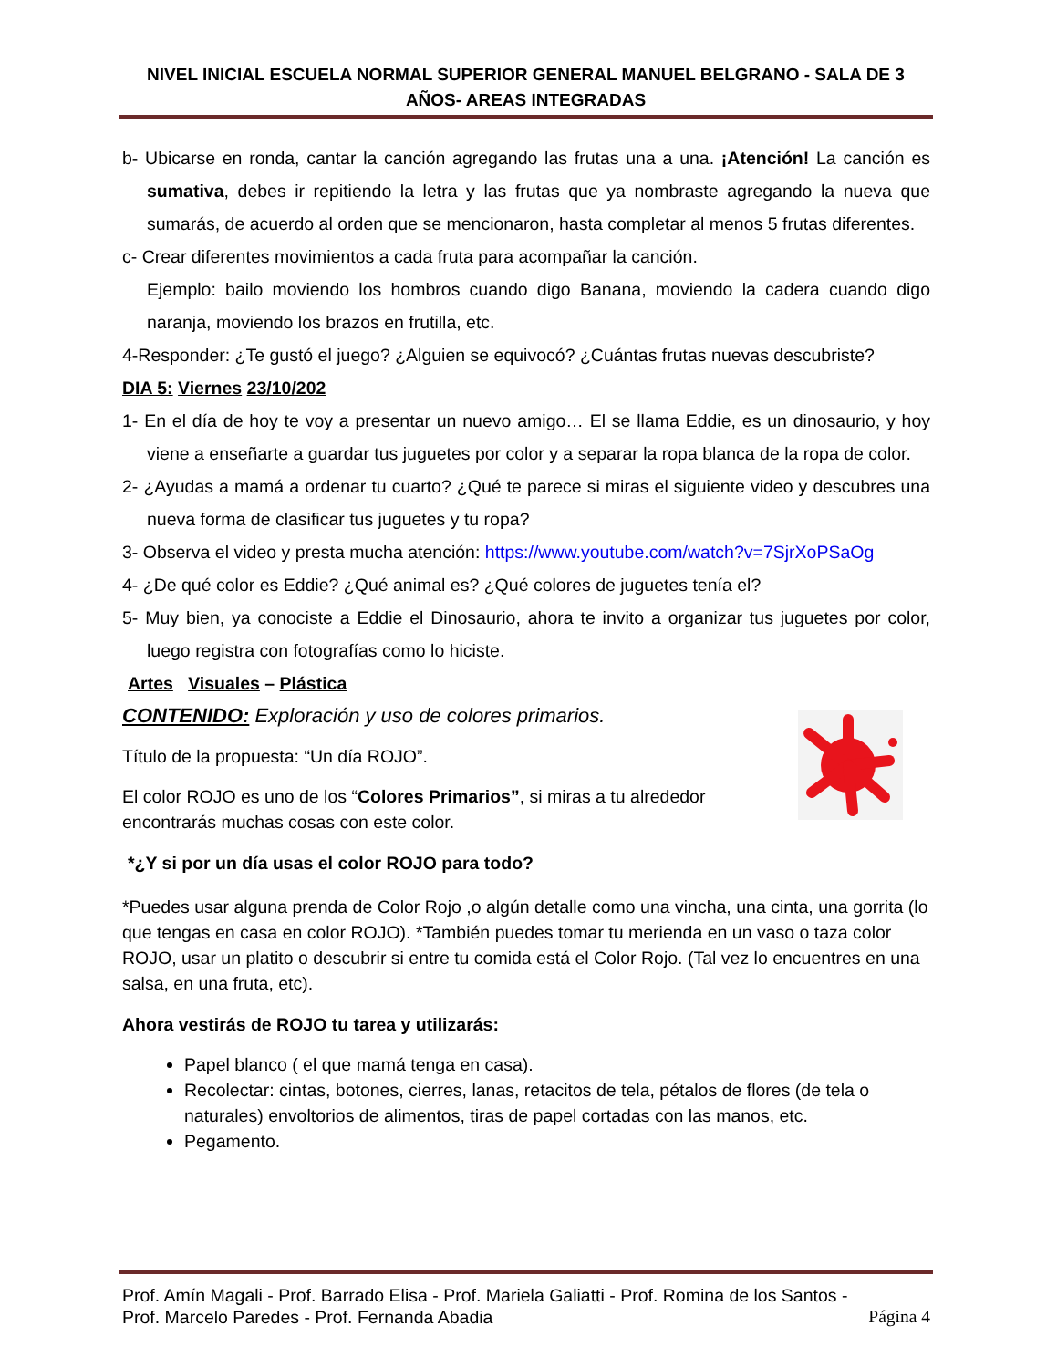NIVEL INICIAL ESCUELA NORMAL SUPERIOR GENERAL MANUEL BELGRANO - SALA DE 3 AÑOS- AREAS INTEGRADAS
b- Ubicarse en ronda, cantar la canción agregando las frutas una a una. ¡Atención! La canción es sumativa, debes ir repitiendo la letra y las frutas que ya nombraste agregando la nueva que sumarás, de acuerdo al orden que se mencionaron, hasta completar al menos 5 frutas diferentes.
c- Crear diferentes movimientos a cada fruta para acompañar la canción.
Ejemplo: bailo moviendo los hombros cuando digo Banana, moviendo la cadera cuando digo naranja, moviendo los brazos en frutilla, etc.
4-Responder: ¿Te gustó el juego? ¿Alguien se equivocó? ¿Cuántas frutas nuevas descubriste?
DIA 5: Viernes 23/10/202
1- En el día de hoy te voy a presentar un nuevo amigo… El se llama Eddie, es un dinosaurio, y hoy viene a enseñarte a guardar tus juguetes por color y a separar la ropa blanca de la ropa de color.
2- ¿Ayudas a mamá a ordenar tu cuarto? ¿Qué te parece si miras el siguiente video y descubres una nueva forma de clasificar tus juguetes y tu ropa?
3- Observa el video y presta mucha atención: https://www.youtube.com/watch?v=7SjrXoPSaOg
4- ¿De qué color es Eddie? ¿Qué animal es? ¿Qué colores de juguetes tenía el?
5- Muy bien, ya conociste a Eddie el Dinosaurio, ahora te invito a organizar tus juguetes por color, luego registra con fotografías como lo hiciste.
Artes Visuales – Plástica
CONTENIDO: Exploración y uso de colores primarios.
Título de la propuesta: “Un día ROJO”.
El color ROJO es uno de los “Colores Primarios”, si miras a tu alrededor
encontrarás muchas cosas con este color.
*¿Y si por un día usas el color ROJO para todo?
*Puedes usar alguna prenda de Color Rojo ,o algún detalle como una vincha, una cinta, una gorrita (lo que tengas en casa en color ROJO). *También puedes tomar tu merienda en un vaso o taza color ROJO, usar un platito o descubrir si entre tu comida está el Color Rojo. (Tal vez lo encuentres en una salsa, en una fruta, etc).
Ahora vestirás de ROJO tu tarea y utilizarás:
Papel blanco ( el que mamá tenga en casa).
Recolectar: cintas, botones, cierres, lanas, retacitos de tela, pétalos de flores (de tela o naturales) envoltorios de alimentos, tiras de papel cortadas con las manos, etc.
Pegamento.
Prof. Amín Magali - Prof. Barrado Elisa - Prof. Mariela Galiatti - Prof. Romina de los Santos -
Prof. Marcelo Paredes - Prof. Fernanda Abadia Página 4